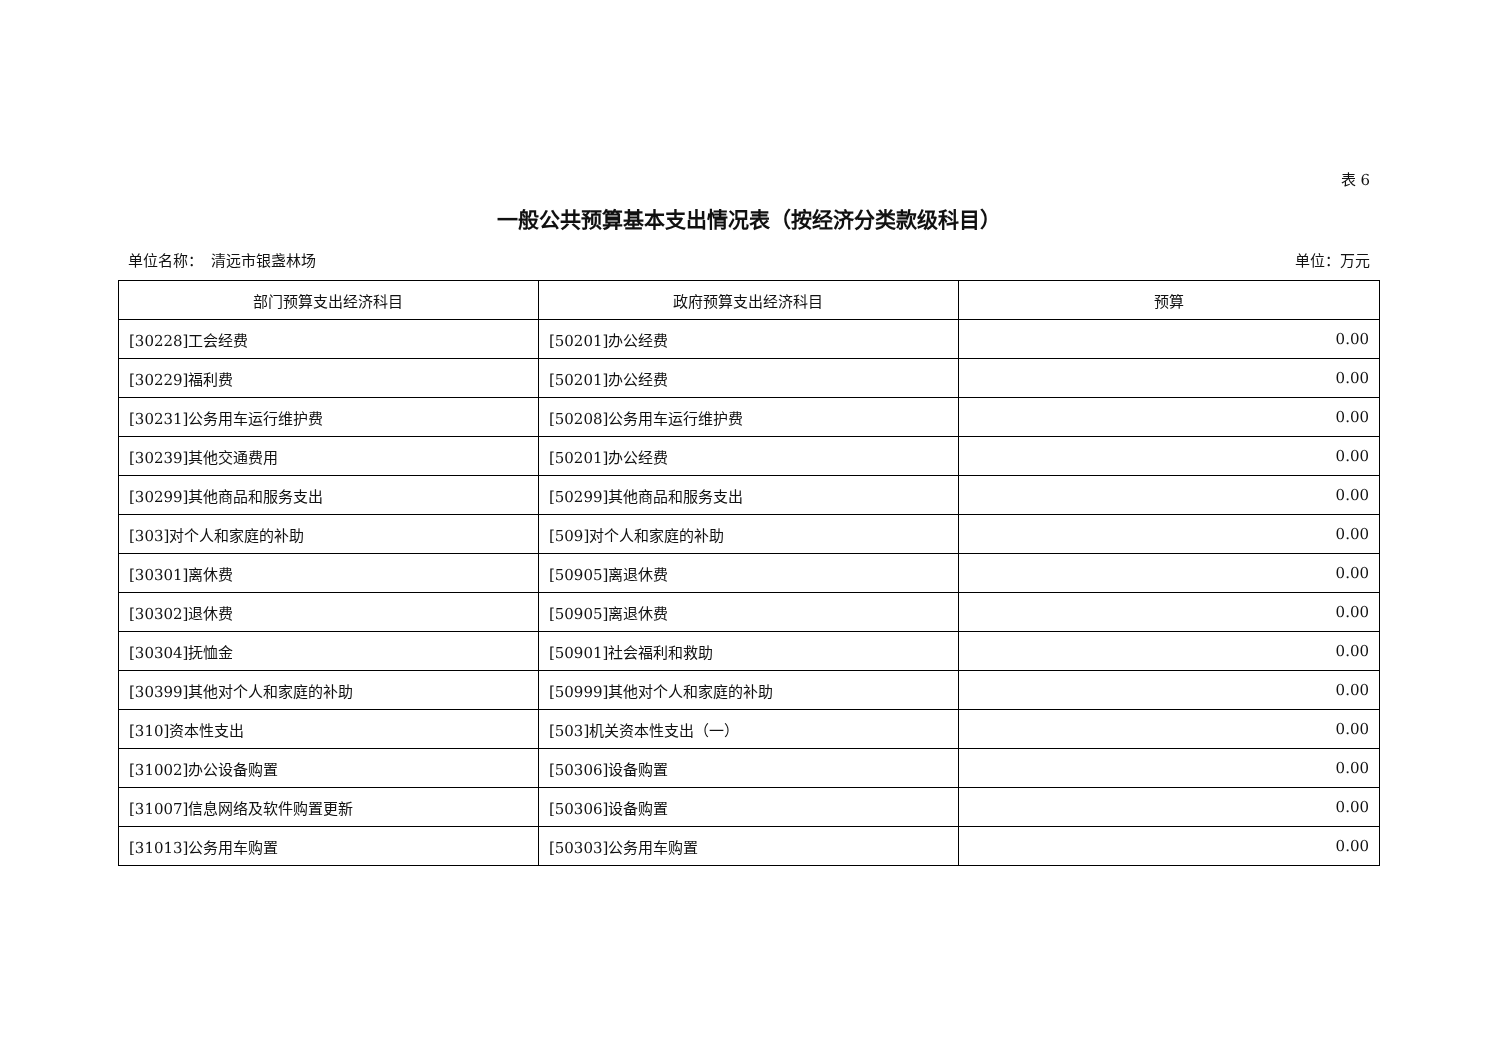表 6
一般公共预算基本支出情况表（按经济分类款级科目）
单位名称：　清远市银盏林场 单位：万元
| 部门预算支出经济科目 | 政府预算支出经济科目 | 预算 |
| --- | --- | --- |
| [30228]工会经费 | [50201]办公经费 | 0.00 |
| [30229]福利费 | [50201]办公经费 | 0.00 |
| [30231]公务用车运行维护费 | [50208]公务用车运行维护费 | 0.00 |
| [30239]其他交通费用 | [50201]办公经费 | 0.00 |
| [30299]其他商品和服务支出 | [50299]其他商品和服务支出 | 0.00 |
| [303]对个人和家庭的补助 | [509]对个人和家庭的补助 | 0.00 |
| [30301]离休费 | [50905]离退休费 | 0.00 |
| [30302]退休费 | [50905]离退休费 | 0.00 |
| [30304]抚恤金 | [50901]社会福利和救助 | 0.00 |
| [30399]其他对个人和家庭的补助 | [50999]其他对个人和家庭的补助 | 0.00 |
| [310]资本性支出 | [503]机关资本性支出（一） | 0.00 |
| [31002]办公设备购置 | [50306]设备购置 | 0.00 |
| [31007]信息网络及软件购置更新 | [50306]设备购置 | 0.00 |
| [31013]公务用车购置 | [50303]公务用车购置 | 0.00 |